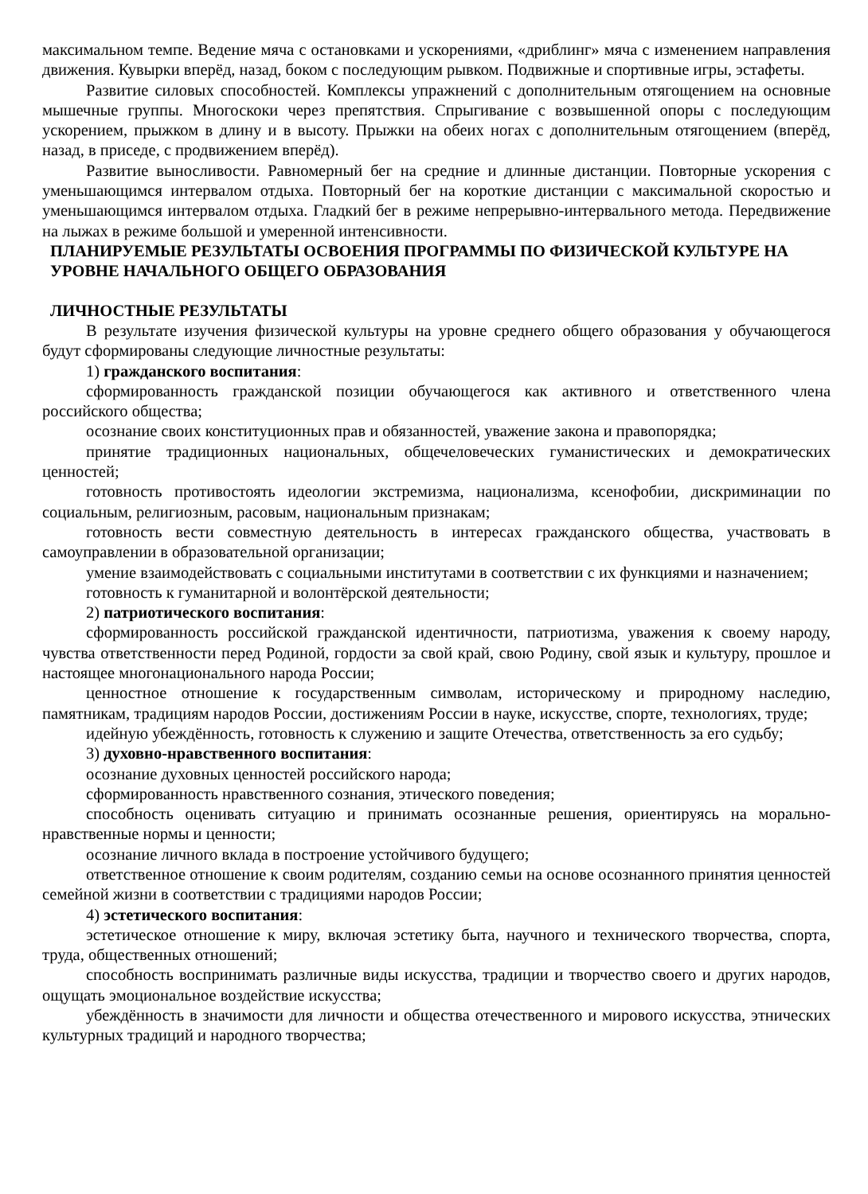максимальном темпе. Ведение мяча с остановками и ускорениями, «дриблинг» мяча с изменением направления движения. Кувырки вперёд, назад, боком с последующим рывком. Подвижные и спортивные игры, эстафеты.
Развитие силовых способностей. Комплексы упражнений с дополнительным отягощением на основные мышечные группы. Многоскоки через препятствия. Спрыгивание с возвышенной опоры с последующим ускорением, прыжком в длину и в высоту. Прыжки на обеих ногах с дополнительным отягощением (вперёд, назад, в приседе, с продвижением вперёд).
Развитие выносливости. Равномерный бег на средние и длинные дистанции. Повторные ускорения с уменьшающимся интервалом отдыха. Повторный бег на короткие дистанции с максимальной скоростью и уменьшающимся интервалом отдыха. Гладкий бег в режиме непрерывно-интервального метода. Передвижение на лыжах в режиме большой и умеренной интенсивности.
ПЛАНИРУЕМЫЕ РЕЗУЛЬТАТЫ ОСВОЕНИЯ ПРОГРАММЫ ПО ФИЗИЧЕСКОЙ КУЛЬТУРЕ НА УРОВНЕ НАЧАЛЬНОГО ОБЩЕГО ОБРАЗОВАНИЯ
ЛИЧНОСТНЫЕ РЕЗУЛЬТАТЫ
В результате изучения физической культуры на уровне среднего общего образования у обучающегося будут сформированы следующие личностные результаты:
1) гражданского воспитания:
сформированность гражданской позиции обучающегося как активного и ответственного члена российского общества;
осознание своих конституционных прав и обязанностей, уважение закона и правопорядка;
принятие традиционных национальных, общечеловеческих гуманистических и демократических ценностей;
готовность противостоять идеологии экстремизма, национализма, ксенофобии, дискриминации по социальным, религиозным, расовым, национальным признакам;
готовность вести совместную деятельность в интересах гражданского общества, участвовать в самоуправлении в образовательной организации;
умение взаимодействовать с социальными институтами в соответствии с их функциями и назначением;
готовность к гуманитарной и волонтёрской деятельности;
2) патриотического воспитания:
сформированность российской гражданской идентичности, патриотизма, уважения к своему народу, чувства ответственности перед Родиной, гордости за свой край, свою Родину, свой язык и культуру, прошлое и настоящее многонационального народа России;
ценностное отношение к государственным символам, историческому и природному наследию, памятникам, традициям народов России, достижениям России в науке, искусстве, спорте, технологиях, труде;
идейную убеждённость, готовность к служению и защите Отечества, ответственность за его судьбу;
3) духовно-нравственного воспитания:
осознание духовных ценностей российского народа;
сформированность нравственного сознания, этического поведения;
способность оценивать ситуацию и принимать осознанные решения, ориентируясь на морально-нравственные нормы и ценности;
осознание личного вклада в построение устойчивого будущего;
ответственное отношение к своим родителям, созданию семьи на основе осознанного принятия ценностей семейной жизни в соответствии с традициями народов России;
4) эстетического воспитания:
эстетическое отношение к миру, включая эстетику быта, научного и технического творчества, спорта, труда, общественных отношений;
способность воспринимать различные виды искусства, традиции и творчество своего и других народов, ощущать эмоциональное воздействие искусства;
убеждённость в значимости для личности и общества отечественного и мирового искусства, этнических культурных традиций и народного творчества;